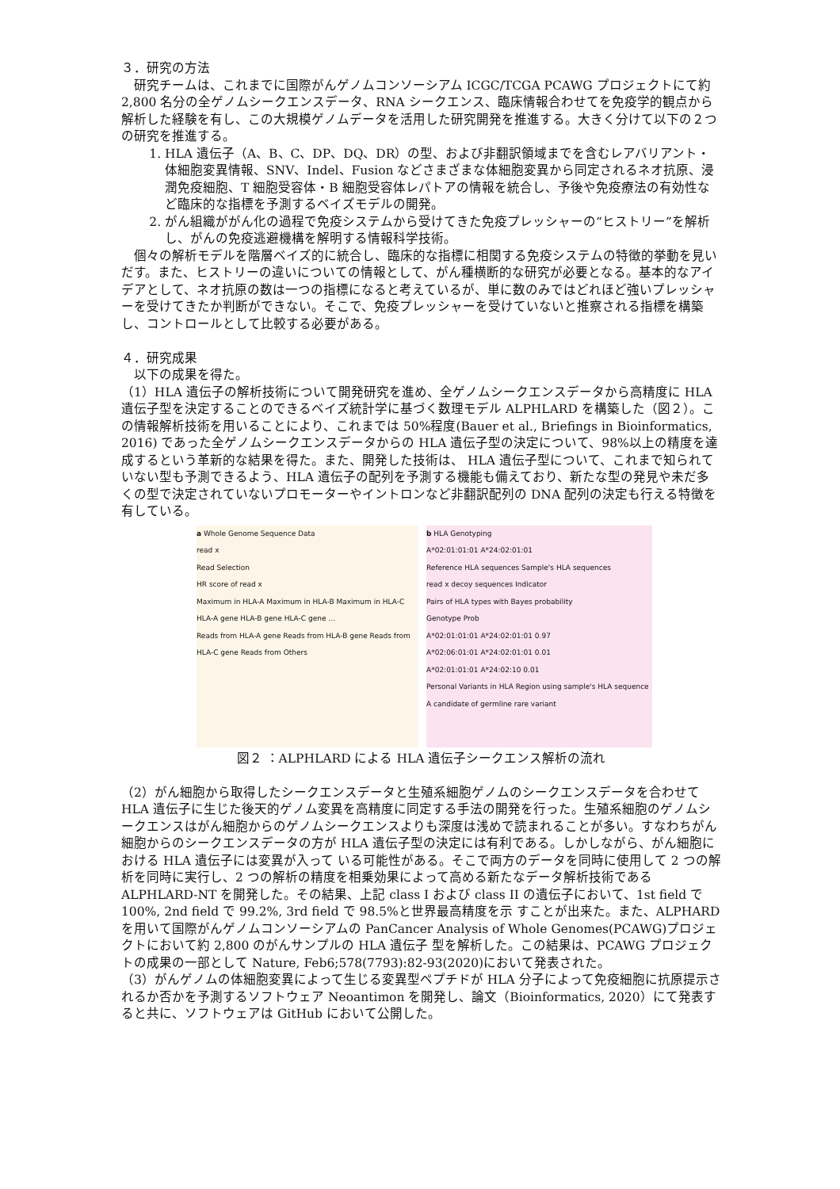３．研究の方法
研究チームは、これまでに国際がんゲノムコンソーシアム ICGC/TCGA PCAWG プロジェクトにて約 2,800 名分の全ゲノムシークエンスデータ、RNA シークエンス、臨床情報合わせてを免疫学的観点から解析した経験を有し、この大規模ゲノムデータを活用した研究開発を推進する。大きく分けて以下の２つの研究を推進する。
1. HLA 遺伝子（A、B、C、DP、DQ、DR）の型、および非翻訳領域までを含むレアバリアント・体細胞変異情報、SNV、Indel、Fusion などさまざまな体細胞変異から同定されるネオ抗原、浸潤免疫細胞、T 細胞受容体・B 細胞受容体レパトアの情報を統合し、予後や免疫療法の有効性など臨床的な指標を予測するベイズモデルの開発。
2. がん組織ががん化の過程で免疫システムから受けてきた免疫プレッシャーの“ヒストリー”を解析し、がんの免疫逃避機構を解明する情報科学技術。
個々の解析モデルを階層ベイズ的に統合し、臨床的な指標に相関する免疫システムの特徴的挙動を見いだす。また、ヒストリーの違いについての情報として、がん種横断的な研究が必要となる。基本的なアイデアとして、ネオ抗原の数は一つの指標になると考えているが、単に数のみではどれほど強いプレッシャーを受けてきたか判断ができない。そこで、免疫プレッシャーを受けていないと推察される指標を構築し、コントロールとして比較する必要がある。
４．研究成果
以下の成果を得た。
（1）HLA 遺伝子の解析技術について開発研究を進め、全ゲノムシークエンスデータから高精度に HLA 遺伝子型を決定することのできるベイズ統計学に基づく数理モデル ALPHLARD を構築した（図２）。この情報解析技術を用いることにより、これまでは 50%程度(Bauer et al., Briefings in Bioinformatics, 2016) であった全ゲノムシークエンスデータからの HLA 遺伝子型の決定について、98%以上の精度を達成するという革新的な結果を得た。また、開発した技術は、 HLA 遺伝子型について、これまで知られていない型も予測できるよう、HLA 遺伝子の配列を予測する機能も備えており、新たな型の発見や未だ多くの型で決定されていないプロモーターやイントロンなど非翻訳配列の DNA 配列の決定も行える特徴を有している。
a Whole Genome Sequence Data
read x
Read Selection
HR score of read x
Maximum in HLA-A Maximum in HLA-B Maximum in HLA-C
HLA-A gene HLA-B gene HLA-C gene …
Reads from HLA-A gene Reads from HLA-B gene Reads from HLA-C gene Reads from Others
b HLA Genotyping
A*02:01:01:01 A*24:02:01:01
Reference HLA sequences Sample's HLA sequences
read x decoy sequences Indicator
Pairs of HLA types with Bayes probability
Genotype Prob
A*02:01:01:01 A*24:02:01:01 0.97
A*02:06:01:01 A*24:02:01:01 0.01
A*02:01:01:01 A*24:02:10 0.01
Personal Variants in HLA Region using sample's HLA sequence
A candidate of germline rare variant
図２ ：ALPHLARD による HLA 遺伝子シークエンス解析の流れ
（2）がん細胞から取得したシークエンスデータと生殖系細胞ゲノムのシークエンスデータを合わせて HLA 遺伝子に生じた後天的ゲノム変異を高精度に同定する手法の開発を行った。生殖系細胞のゲノムシークエンスはがん細胞からのゲノムシークエンスよりも深度は浅めで読まれることが多い。すなわちがん細胞からのシークエンスデータの方が HLA 遺伝子型の決定には有利である。しかしながら、がん細胞における HLA 遺伝子には変異が入って いる可能性がある。そこで両方のデータを同時に使用して 2 つの解析を同時に実行し、2 つの解析の精度を相乗効果によって高める新たなデータ解析技術である ALPHLARD-NT を開発した。その結果、上記 class I および class II の遺伝子において、1st field で 100%, 2nd field で 99.2%, 3rd field で 98.5%と世界最高精度を示 すことが出来た。また、ALPHARD を用いて国際がんゲノムコンソーシアムの PanCancer Analysis of Whole Genomes(PCAWG)プロジェクトにおいて約 2,800 のがんサンプルの HLA 遺伝子 型を解析した。この結果は、PCAWG プロジェクトの成果の一部として Nature, Feb6;578(7793):82-93(2020)において発表された。
（3）がんゲノムの体細胞変異によって生じる変異型ペプチドが HLA 分子によって免疫細胞に抗原提示されるか否かを予測するソフトウェア Neoantimon を開発し、論文（Bioinformatics, 2020）にて発表すると共に、ソフトウェアは GitHub において公開した。